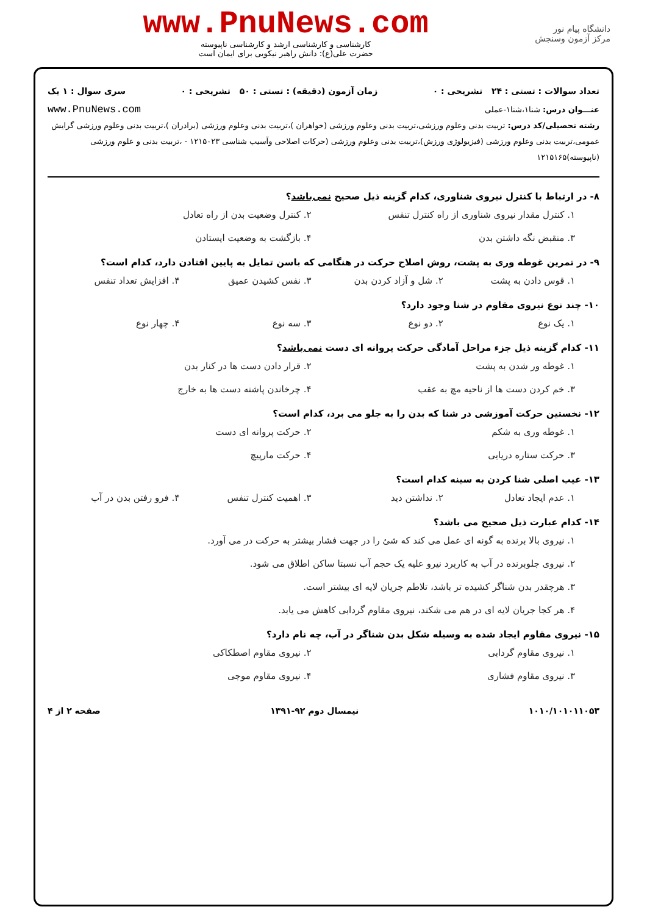دانشگاه پیام نور
مرکز آزمون وسنجش
www.PnuNews.com
کارشناسی و کارشناسی ارشد و کارشناسی ناپیوسته
حضرت علی(ع): دانش راهبر نیکویی برای ایمان است
تعداد سوالات : تستی : ۲۴ تشریحی : ۰ زمان آزمون (دقیقه) : تستی : ۵۰ تشریحی : ۰ سری سوال : ۱ یک
عنـــوان درس: شنا۱،شنا۱-عملی www.PnuNews.com
رشته تحصیلی/کد درس: تربیت بدنی وعلوم ورزشی،تربیت بدنی وعلوم ورزشی (خواهران )،تربیت بدنی وعلوم ورزشی (برادران )،تربیت بدنی وعلوم ورزشی گرایش عمومی،تربیت بدنی وعلوم ورزشی (فیزیولوژی ورزش)،تربیت بدنی وعلوم ورزشی (حرکات اصلاحی وآسیب شناسی ۱۲۱۵۰۲۳ - ،تربیت بدنی و علوم ورزشی (ناپیوسته)۱۲۱۵۱۶۵
۸- در ارتباط با کنترل نیروی شناوری، کدام گزینه ذیل صحیح نمی‌باشد؟
۱. کنترل مقدار نیروی شناوری از راه کنترل تنفس ۲. کنترل وضعیت بدن از راه تعادل ۳. منقبض نگه داشتن بدن ۴. بازگشت به وضعیت ایستادن
۹- در تمرین غوطه وری به پشت، روش اصلاح حرکت در هنگامی که باسن تمایل به پایین افتادن دارد، کدام است؟
۱. قوس دادن به پشت ۲. شل و آزاد کردن بدن ۳. نفس کشیدن عمیق ۴. افزایش تعداد تنفس
۱۰- چند نوع نیروی مقاوم در شنا وجود دارد؟
۱. یک نوع ۲. دو نوع ۳. سه نوع ۴. چهار نوع
۱۱- کدام گزینه ذیل جزء مراحل آمادگی حرکت پروانه ای دست نمی‌باشد؟
۱. غوطه ور شدن به پشت ۲. قرار دادن دست ها در کنار بدن ۳. خم کردن دست ها از ناحیه مچ به عقب ۴. چرخاندن پاشنه دست ها به خارج
۱۲- نخستین حرکت آموزشی در شنا که بدن را به جلو می برد، کدام است؟
۱. غوطه وری به شکم ۲. حرکت پروانه ای دست ۳. حرکت ستاره دریایی ۴. حرکت مارپیچ
۱۳- عیب اصلی شنا کردن به سینه کدام است؟
۱. عدم ایجاد تعادل ۲. نداشتن دید ۳. اهمیت کنترل تنفس ۴. فرو رفتن بدن در آب
۱۴- کدام عبارت ذیل صحیح می باشد؟
۱. نیروی بالا برنده به گونه ای عمل می کند که شئ را در جهت فشار بیشتر به حرکت در می آورد.
۲. نیروی جلوبرنده در آب به کاربرد نیرو علیه یک حجم آب نسبتا ساکن اطلاق می شود.
۳. هرچقدر بدن شناگر کشیده تر باشد، تلاطم جریان لایه ای بیشتر است.
۴. هر کجا جریان لایه ای در هم می شکند، نیروی مقاوم گردابی کاهش می یابد.
۱۵- نیروی مقاوم ایجاد شده به وسیله شکل بدن شناگر در آب، چه نام دارد؟
۱. نیروی مقاوم گردابی ۲. نیروی مقاوم اصطکاکی ۳. نیروی مقاوم فشاری ۴. نیروی مقاوم موجی
۱۰۱۰/۱۰۱۰۱۱۰۵۳ نیمسال دوم ۹۲-۱۳۹۱ صفحه ۲ از ۴